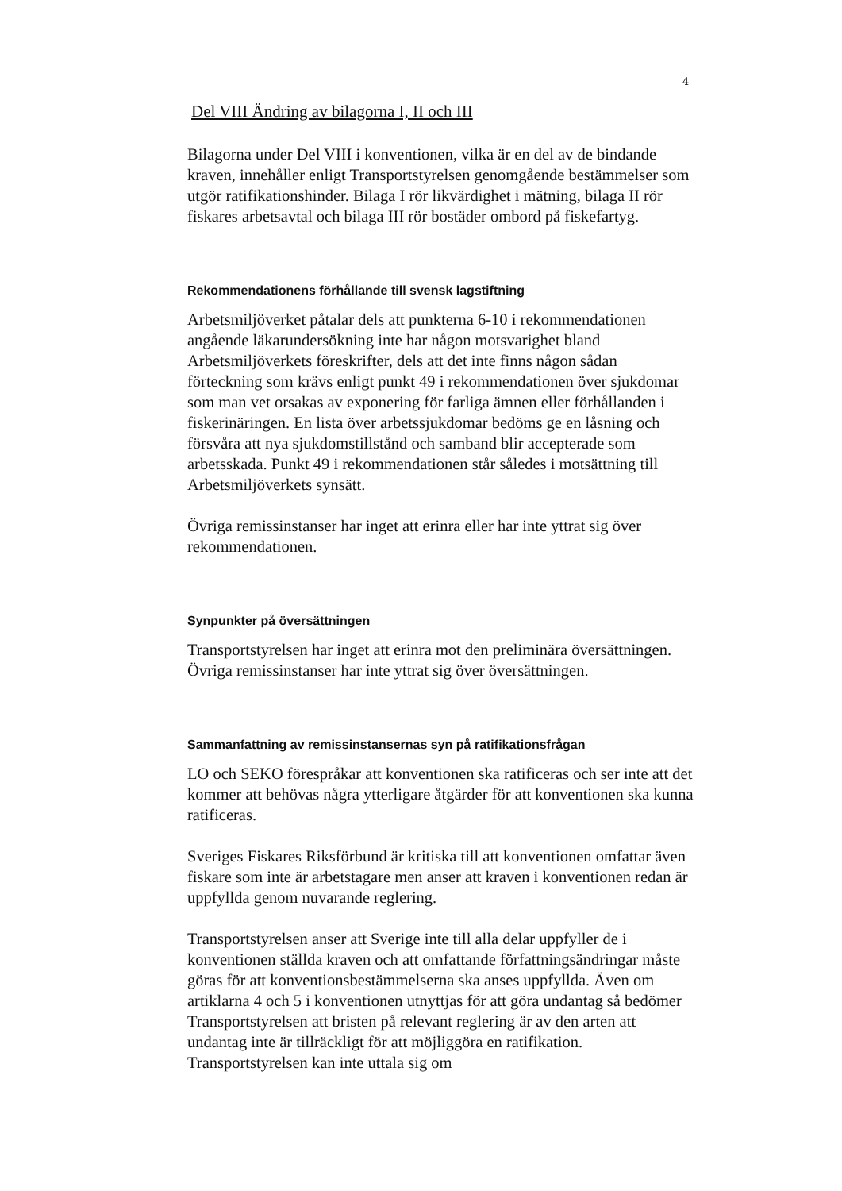4
Del VIII Ändring av bilagorna I, II och III
Bilagorna under Del VIII i konventionen, vilka är en del av de bindande kraven, innehåller enligt Transportstyrelsen genomgående bestämmelser som utgör ratifikationshinder. Bilaga I rör likvärdighet i mätning, bilaga II rör fiskares arbetsavtal och bilaga III rör bostäder ombord på fiskefartyg.
Rekommendationens förhållande till svensk lagstiftning
Arbetsmiljöverket påtalar dels att punkterna 6-10 i rekommendationen angående läkarundersökning inte har någon motsvarighet bland Arbetsmiljöverkets föreskrifter, dels att det inte finns någon sådan förteckning som krävs enligt punkt 49 i rekommendationen över sjukdomar som man vet orsakas av exponering för farliga ämnen eller förhållanden i fiskerinäringen. En lista över arbetssjukdomar bedöms ge en låsning och försvåra att nya sjukdomstillstånd och samband blir accepterade som arbetsskada. Punkt 49 i rekommendationen står således i motsättning till Arbetsmiljöverkets synsätt.
Övriga remissinstanser har inget att erinra eller har inte yttrat sig över rekommendationen.
Synpunkter på översättningen
Transportstyrelsen har inget att erinra mot den preliminära översättningen. Övriga remissinstanser har inte yttrat sig över översättningen.
Sammanfattning av remissinstansernas syn på ratifikationsfrågan
LO och SEKO förespråkar att konventionen ska ratificeras och ser inte att det kommer att behövas några ytterligare åtgärder för att konventionen ska kunna ratificeras.
Sveriges Fiskares Riksförbund är kritiska till att konventionen omfattar även fiskare som inte är arbetstagare men anser att kraven i konventionen redan är uppfyllda genom nuvarande reglering.
Transportstyrelsen anser att Sverige inte till alla delar uppfyller de i konventionen ställda kraven och att omfattande författningsändringar måste göras för att konventionsbestämmelserna ska anses uppfyllda. Även om artiklarna 4 och 5 i konventionen utnyttjas för att göra undantag så bedömer Transportstyrelsen att bristen på relevant reglering är av den arten att undantag inte är tillräckligt för att möjliggöra en ratifikation. Transportstyrelsen kan inte uttala sig om